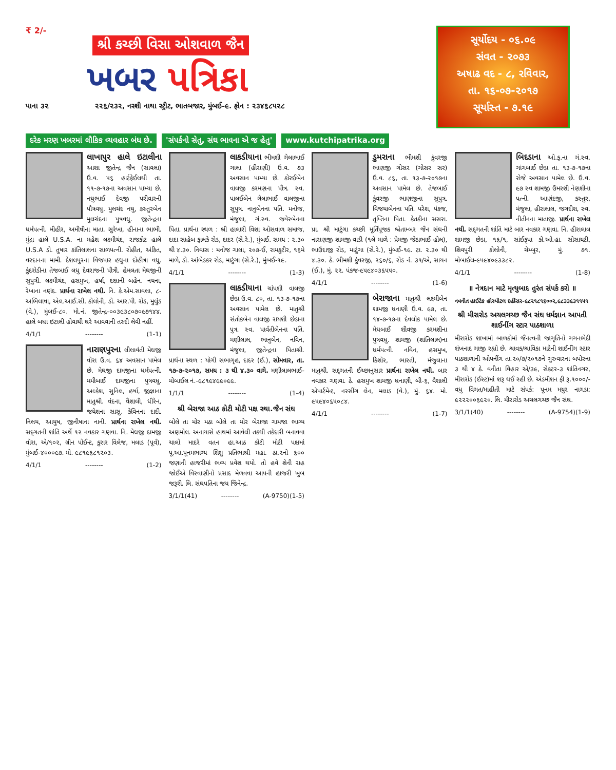₹ 2/-
શ્રી કચ્છી વિસા ઓશવાળ જૈન
ખબર પત્રિકા
પાના ૩૨ ૨૨૬/૨૩૨, નરશી નાથા સ્ટ્રીટ, ભાતબજાર, મુંબઈ-૯. ફોન : ૨૩૪૬૮૫૨૮
સૂર્યોદય - ૦૬.૦૯
સંવત - ૨૦૭૩
અષાઢ વદ - ૮, રવિવાર,
તા. ૧૬-૦૭-૨૦૧૭
સૂર્યાસ્ત - ૭.૧૯
દરેક મરણ ખબરમાં લૌકિક વ્યવહાર બંધ છે.
'સંપર્કનો સેતુ, સંઘ ભાવના એ જ હેતુ'
www.kutchipatrika.org
લાખાપુર હાલે ઇટાલીના આશા જીતેન્દ્ર જૈન (સાવલા) ઉ.વ. ૫૬ હાર્ટફેઈલથી તા. ૧૧-૭-૧૭ના અવસાન પામ્યા છે. નથુભાઈ દેવજી પરીવારની પૌત્રવધુ. મુલચંદ નથુ, કસ્તુરબેન મુલચંદના પુત્રવધુ. જીતેન્દ્રના ધર્મપત્ની. મીહીર, અમીષીના માતા. સુરેખા, હીનાના ભાભી. મુંદ્રા હાલે U.S.A. ના મહેશ લક્ષ્મીચંદ, રાજકોટ હાલે U.S.A ડો. તુષાર કાંતિલાલના સાળપત્ની. રોહીત, અંકિત, વરદાનના મામી. દેશલપુરના વિજપાર હધુના દોહીત્રા વધુ. કુંદરોડીના તેજબાઈ લધુ દેવરાજની પૌત્રી. હેમલતા મેઘજીની સુપુત્રી. લક્ષ્મીચંદ, હસમુખ, હર્ષા, દક્ષાની બહેન. નયના, રેખાના નણંદ. પ્રાર્થના રાખેલ નથી. નિ. કે.એમ.સાવલા, ૮-અભિલાષા, એલ.આઈ.સી. કોલોની, ડો. આર.પી. રોડ, મુલુંડ (વે.), મુંબઈ-૮૦. મો.નં. જીતેન્દ્ર-૦૦૩૯૩૮૦૭૦૯૭૧૪૪. હાલે બધા ઇટાલી હોવાથી ઘરે આવવાની તસ્દી લેવી નહીં.
4/1/1 -------- (1-1)
નારાણપુરના લીલાવંતી મેઘજી વોરા ઉ.વ. ૬૪ અવસાન પામેલ છે. મેઘજી દામજીના ધર્મપત્ની. મમીબાઈ દામજીના પુત્રવધુ. અલ્કેશ, સુનિલ, હર્ષા, જીજ્ઞાના માતુશ્રી. વંદના, વૈશાલી, ધીરેન, જયેશના સાસુ. કેવિનના દાદી. નિલય, આયુષ, જીનીષાના નાની. પ્રાર્થના રાખેલ નથી. સદ્‌ગતની શાંતિ અર્થે ૧૨ નવકાર ગણવા. નિ. મેઘજી દામજી વોરા, એ/૧૦૨, ગ્રીન પોઈન્ટ, કુરાર વિલેજ, મલાડ (પૂર્વ), મુંબઈ-૪૦૦૦૯૭. મો. ૯૮૧૯૬૮૧૨૦૩.
4/1/1 -------- (1-2)
લાકડીયાના ભીમશી ગેલાભાઈ ગાલા (હીરાણી) ઉ.વ. ૭૩ અવસાન પામ્યા છે. કોરઈબેન વાલજી કરમણના પૌત્ર. સ્વ. પાલઈબેન ગેલાભાઈ વાલજીના સુપુત્ર. નાનુબેનના પતિ. મનોજ, મંજુલા, ગં.સ્વ. જવેરબેનના પિતા. પ્રાર્થના સ્થળ : શ્રી હાલારી વિશા ઓસવાળ સમાજ, દાદા સાહેબ ફાલકે રોડ, દાદર (સે.રે.), મુંબઈ. સમય : ૨.૩૦ થી ૪.૩૦. નિવાસ : મનોજ ગાલા, ૨૦૭-ઈ, રામકુટીર, ૧૬મે માળે, ડો. આંબેડકર રોડ, માટુંગા (સે.રે.), મુંબઈ-૧૯.
4/1/1 -------- (1-3)
લાકડીયાના ચાંપશી વાલજી છેડા ઉ.વ. ૮૦, તા. ૧૩-૭-૧૭ના અવસાન પામેલ છે. માતુશ્રી સંતોકબેન વાલજી રાયશી છેડાના પુત્ર. સ્વ. પાર્વતીબેનના પતિ. મણીલાલ, ભાનુબેન, નવિન, મંજુલા, જીતેન્દ્રના પિતાશ્રી. પ્રાર્થના સ્થળ : યોગી સભાગૃહ, દાદર (ઈ.), સોમવાર, તા. ૧૭-૭-૨૦૧૭, સમય : ૩ થી ૪.૩૦ વાગે. મણીલાલભાઈ-મોબાઈલ નં.-૯૮૧૯૪૯૯૦૯૯.
1/1/1 -------- (1-4)
શ્રી બેરાજા આઠ કોટી મોટી પક્ષ સ્થા.જૈન સંઘ
બોલે તા મોર મઠા બોલે તા મોર બેરાજા ગામજા ભાગ્ય અણમોલ. અનાયાસે હાથમાં આવેલી તકથી તકેદારી બનાવવા ચાલો માદરે વતન હા.આઠ કોટી મોટી પક્ષમાં પૂ.આ.પૂનમભાગ્ય શિશુ પ્રતિભાશ્રી મહા. ઠા.૨નો ૬૦૦ જણાની હાજરીમાં ભવ્ય પ્રવેશ થયો. તો હવે શેની રાહ જોઈએ વિરવાણીનો પ્રસાદ મેળવવા આપની હાજરી ખુબ જરૂરી. લિ. સંઘપતિના જય જિનેન્દ્ર.
3/1/1(41) -------- (A-9750)(1-5)
ડુમરાના ભીમશી કુંવરજી ભાણજી ગોસર (ગોસર સર) ઉ.વ. ૮૬, તા. ૧૩-૭-૨૦૧૭ના અવસાન પામેલ છે. તેજબાઈ કુંવરજી ભાણજીના સુપુત્ર. વિજયાબેનના પતિ. પરેશ, પંકજ, તૃપ્તિના પિતા. કેતકીના સસરા. પ્રા. શ્રી માટુંગા કચ્છી મૂર્તિપૂજક શ્વેતામ્બર જૈન સંઘની નારાણજી શામજી વાડી (૧લે માળે : પ્રેમજી જેઠાભાઈ હોલ), ભાઉદાજી રોડ, માટુંગા (સે.રે.), મુંબઈ-૧૯. ટા. ૨.૩૦ થી ૪.૩૦. ઠે. ભીમશી કુંવરજી, ૨૬૦/૬, રોડ નં. ૩૧/એ, સાયન (ઈ.), મું. ૨૨. પંકજ-૯૫૯૪૦૩૬૫૫૦.
4/1/1 -------- (1-6)
બેરાજાના માતુશ્રી લક્ષ્મીબેન શામજી ધનાણી ઉ.વ. ૯૭, તા. ૧૪-૭-૧૭ના દેવલોક પામેલ છે. મેઘબાઈ શીવજી કરમશીના પુત્રવધુ. શામજી (શાંતિલાલ)ના ધર્મપત્ની. નવિન, હસમુખ, કિશોર, ભારતી, મંજુલાના માતુશ્રી. સદ્‌ગતની ઈચ્છાનુસાર પ્રાર્થના રાખેલ નથી. બાર નવકાર ગણવા. ઠે. હસમુખ શામજી ધનાણી, બી-૬, વૈશાલી એપાર્ટમેન્ટ, નરસીંગ લેન, મલાડ (વે.), મું. ૬૪. મો. ૯૫૯૪૦૬૫૦૮૪.
4/1/1 -------- (1-7)
બિદડાના ઓ.ફ.ના ગં.સ્વ. ગાંગબાઈ છેડા તા. ૧૩-૭-૧૭ના રોજે અવસાન પામેલ છે. ઉ.વ. ૯૭ સ્વ શામજી ઉમરશી નેણશીના પત્ની. આણંદજી, કસ્તુર, મંજુલા, હીરાલાલ, જગદીશ, સ્વ. નીતીનના માતાજી. પ્રાર્થના રાખેલ નથી. સદ્‌ગતની શાંતિ માટે બાર નવકાર ગણવા. નિ. હીરાલાલ શામજી છેડા, ૧૬/૧, સાંઈકૃપા કો.ઓ.હા. સોસાયટી, શિવપુરી કોલોની, ચેમ્બુર, મું. ૭૧. મોબાઈલ-૯૫૯૪૦૯૩૩૮૨.
4/1/1 -------- (1-8)
॥ નેત્રદાન માટે મૃત્યુબાદ તુરંત સંપર્ક કરો ॥
નવનીત હાઈટેક હોસ્પીટલ દહીંસર-૯૮૨૧૮૧૬૦૦૨,૯૮૩૩૯૩૧૧૫૧
શ્રી મીરારોડ અચલગચ્છ જૈન સંઘ ધર્મજ્ઞાન આપતી શાઈનીંગ સ્ટાર પાઠશાળા
મીરારોડ શાખામાં બાળકોમાં જૈનત્વની જાગૃતિનો ગગનભેદી શંખનાદ ગાજી રહ્યો છે. શ્રાવક/શ્રાવિકા માટેની શાઈનીંગ સ્ટાર પાઠશાળાની ઓપનીંગ તા.૨૦/૭/૨૦૧૭ને ગુરુવારના બપોરના ૩ થી ૪ ઠે. વનીતા વિહાર એ/૩૯, સેક્ટર-૩ શાંતિનગર, મીરારોડ (ઈસ્ટ)માં શરૂ થઈ રહી છે. એડમીશન ફી રૂ.૧૦૦૦/- વધુ વિગત/માહીતી માટે સંપર્ક: પૂનમ મયુર નાગડા: ૯૨૨૨૦૦૬૯૨૦. લિ. મીરારોડ અચલગચ્છ જૈન સંઘ.
3/1/1(40) -------- (A-9754)(1-9)